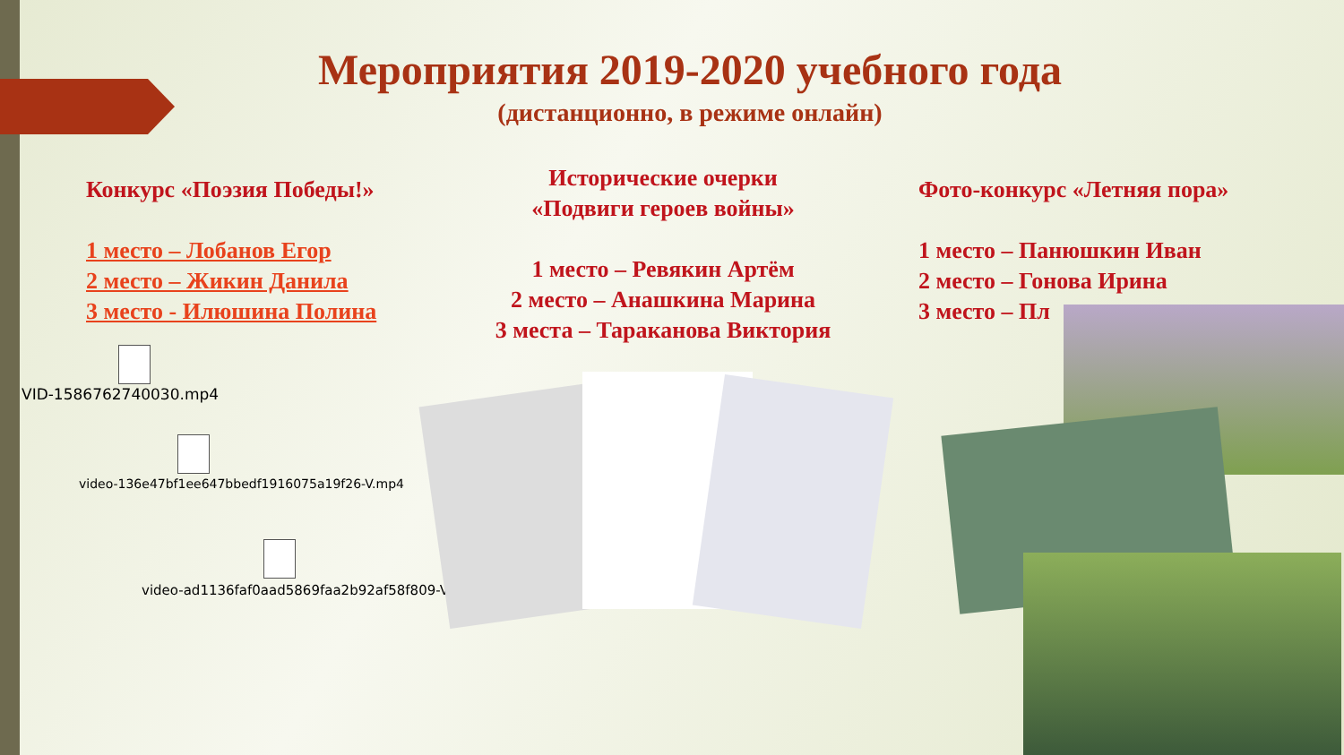Мероприятия 2019-2020 учебного года
(дистанционно, в режиме онлайн)
Конкурс «Поэзия Победы!»
1 место – Лобанов Егор
2 место – Жикин Данила
3 место - Илюшина Полина
Исторические очерки
«Подвиги героев войны»
1 место – Ревякин Артём
2 место – Анашкина Марина
3 места – Тараканова Виктория
Фото-конкурс «Летняя пора»
1 место – Панюшкин Иван
2 место – Гонова Ирина
3 место – Пл
VID-1586762740030.mp4
video-136e47bf1ee647bbedf1916075a19f26-V.mp4
video-ad1136faf0aad5869faa2b92af58f809-V.mp4